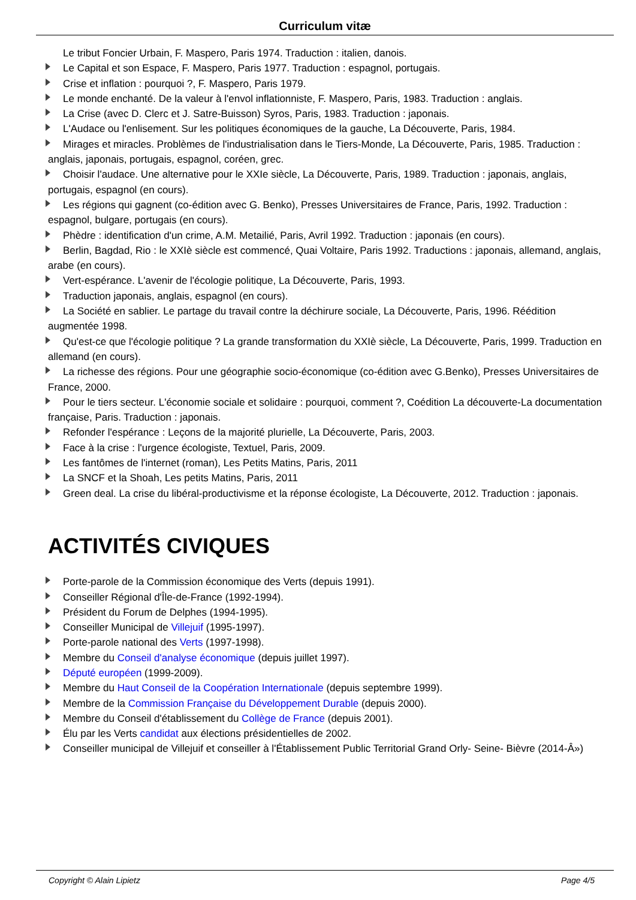Curriculum vitæ
Le tribut Foncier Urbain, F. Maspero, Paris 1974. Traduction : italien, danois.
Le Capital et son Espace, F. Maspero, Paris 1977. Traduction : espagnol, portugais.
Crise et inflation : pourquoi ?, F. Maspero, Paris 1979.
Le monde enchanté. De la valeur à l'envol inflationniste, F. Maspero, Paris, 1983. Traduction : anglais.
La Crise (avec D. Clerc et J. Satre-Buisson) Syros, Paris, 1983. Traduction : japonais.
L'Audace ou l'enlisement. Sur les politiques économiques de la gauche, La Découverte, Paris, 1984.
Mirages et miracles. Problèmes de l'industrialisation dans le Tiers-Monde, La Découverte, Paris, 1985. Traduction : anglais, japonais, portugais, espagnol, coréen, grec.
Choisir l'audace. Une alternative pour le XXIe siècle, La Découverte, Paris, 1989. Traduction : japonais, anglais, portugais, espagnol (en cours).
Les régions qui gagnent (co-édition avec G. Benko), Presses Universitaires de France, Paris, 1992. Traduction : espagnol, bulgare, portugais (en cours).
Phèdre : identification d'un crime, A.M. Metailié, Paris, Avril 1992. Traduction : japonais (en cours).
Berlin, Bagdad, Rio : le XXIè siècle est commencé, Quai Voltaire, Paris 1992. Traductions : japonais, allemand, anglais, arabe (en cours).
Vert-espérance. L'avenir de l'écologie politique, La Découverte, Paris, 1993.
Traduction japonais, anglais, espagnol (en cours).
La Société en sablier. Le partage du travail contre la déchirure sociale, La Découverte, Paris, 1996. Réédition augmentée 1998.
Qu'est-ce que l'écologie politique ? La grande transformation du XXIè siècle, La Découverte, Paris, 1999. Traduction en allemand (en cours).
La richesse des régions. Pour une géographie socio-économique (co-édition avec G.Benko), Presses Universitaires de France, 2000.
Pour le tiers secteur. L'économie sociale et solidaire : pourquoi, comment ?, Coédition La découverte-La documentation française, Paris. Traduction : japonais.
Refonder l'espérance : Leçons de la majorité plurielle, La Découverte, Paris, 2003.
Face à la crise : l'urgence écologiste, Textuel, Paris, 2009.
Les fantômes de l'internet (roman), Les Petits Matins, Paris, 2011
La SNCF et la Shoah, Les petits Matins, Paris, 2011
Green deal. La crise du libéral-productivisme et la réponse écologiste, La Découverte, 2012. Traduction : japonais.
ACTIVITÉS CIVIQUES
Porte-parole de la Commission économique des Verts (depuis 1991).
Conseiller Régional d'Île-de-France (1992-1994).
Président du Forum de Delphes (1994-1995).
Conseiller Municipal de Villejuif (1995-1997).
Porte-parole national des Verts (1997-1998).
Membre du Conseil d'analyse économique (depuis juillet 1997).
Député européen (1999-2009).
Membre du Haut Conseil de la Coopération Internationale (depuis septembre 1999).
Membre de la Commission Française du Développement Durable (depuis 2000).
Membre du Conseil d'établissement du Collège de France (depuis 2001).
Élu par les Verts candidat aux élections présidentielles de 2002.
Conseiller municipal de Villejuif et conseiller à l'Établissement Public Territorial Grand Orly- Seine- Bièvre (2014-Â»)
Copyright © Alain Lipietz Page 4/5